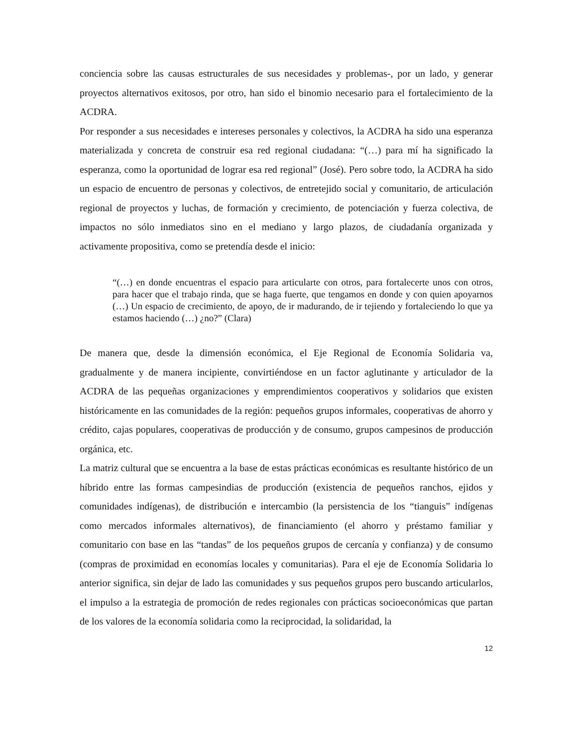conciencia sobre las causas estructurales de sus necesidades y problemas-, por un lado, y generar proyectos alternativos exitosos, por otro, han sido el binomio necesario para el fortalecimiento de la ACDRA.
Por responder a sus necesidades e intereses personales y colectivos, la ACDRA ha sido una esperanza materializada y concreta de construir esa red regional ciudadana: “(…) para mí ha significado la esperanza, como la oportunidad de lograr esa red regional” (José). Pero sobre todo, la ACDRA ha sido un espacio de encuentro de personas y colectivos, de entretejido social y comunitario, de articulación regional de proyectos y luchas, de formación y crecimiento, de potenciación y fuerza colectiva, de impactos no sólo inmediatos sino en el mediano y largo plazos, de ciudadanía organizada y activamente propositiva, como se pretendía desde el inicio:
“(…) en donde encuentras el espacio para articularte con otros, para fortalecerte unos con otros, para hacer que el trabajo rinda, que se haga fuerte, que tengamos en donde y con quien apoyarnos (…) Un espacio de crecimiento, de apoyo, de ir madurando, de ir tejiendo y fortaleciendo lo que ya estamos haciendo (…) ¿no?” (Clara)
De manera que, desde la dimensión económica, el Eje Regional de Economía Solidaria va, gradualmente y de manera incipiente, convirtiéndose en un factor aglutinante y articulador de la ACDRA de las pequeñas organizaciones y emprendimientos cooperativos y solidarios que existen históricamente en las comunidades de la región: pequeños grupos informales, cooperativas de ahorro y crédito, cajas populares, cooperativas de producción y de consumo, grupos campesinos de producción orgánica, etc.
La matriz cultural que se encuentra a la base de estas prácticas económicas es resultante histórico de un híbrido entre las formas campesindias de producción (existencia de pequeños ranchos, ejidos y comunidades indígenas), de distribución e intercambio (la persistencia de los “tianguis” indígenas como mercados informales alternativos), de financiamiento (el ahorro y préstamo familiar y comunitario con base en las “tandas” de los pequeños grupos de cercanía y confianza) y de consumo (compras de proximidad en economías locales y comunitarias). Para el eje de Economía Solidaria lo anterior significa, sin dejar de lado las comunidades y sus pequeños grupos pero buscando articularlos, el impulso a la estrategia de promoción de redes regionales con prácticas socioeconómicas que partan de los valores de la economía solidaria como la reciprocidad, la solidaridad, la
12